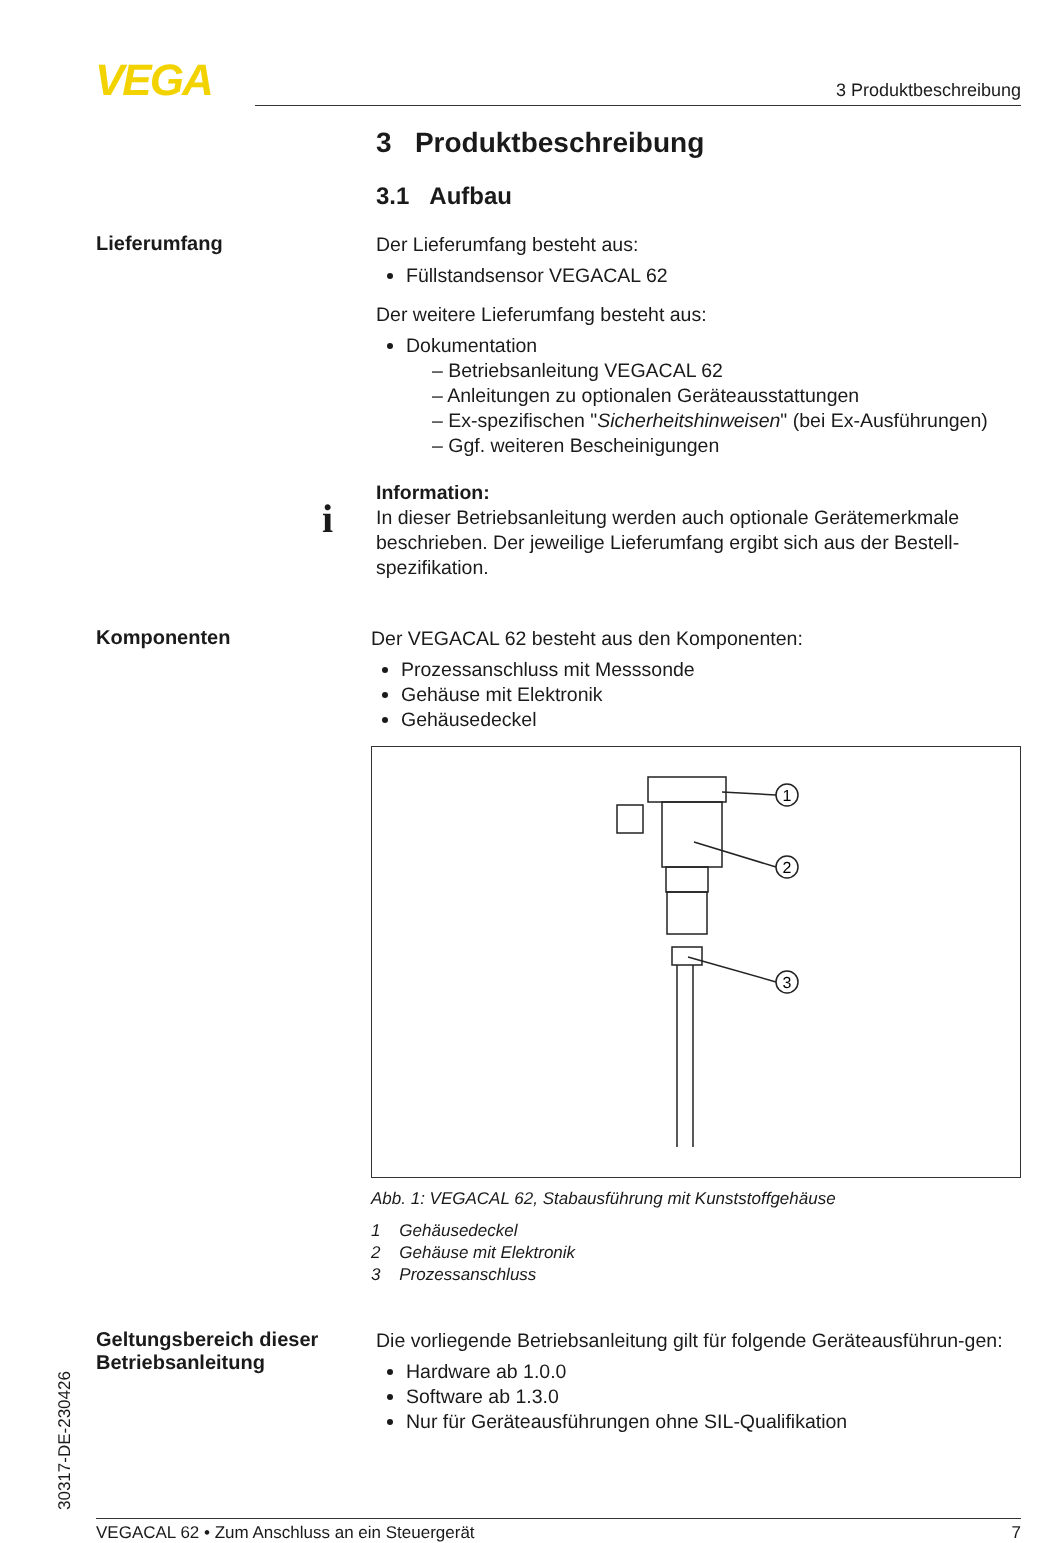VEGA 3 Produktbeschreibung
3 Produktbeschreibung
3.1 Aufbau
Lieferumfang
Der Lieferumfang besteht aus:
Füllstandsensor VEGACAL 62
Der weitere Lieferumfang besteht aus:
Dokumentation
– Betriebsanleitung VEGACAL 62
– Anleitungen zu optionalen Geräteausstattungen
– Ex-spezifischen "Sicherheitshinweisen" (bei Ex-Ausführungen)
– Ggf. weiteren Bescheinigungen
Information:
In dieser Betriebsanleitung werden auch optionale Gerätemerkmale beschrieben. Der jeweilige Lieferumfang ergibt sich aus der Bestell-spezifikation.
i
Komponenten
Der VEGACAL 62 besteht aus den Komponenten:
Prozessanschluss mit Messsonde
Gehäuse mit Elektronik
Gehäusedeckel
1
2
3
Abb. 1: VEGACAL 62, Stabausführung mit Kunststoffgehäuse
1 Gehäusedeckel
2 Gehäuse mit Elektronik
3 Prozessanschluss
Geltungsbereich dieser Betriebsanleitung
Die vorliegende Betriebsanleitung gilt für folgende Geräteausführun-gen:
Hardware ab 1.0.0
Software ab 1.3.0
Nur für Geräteausführungen ohne SIL-Qualifikation
30317-DE-230426
VEGACAL 62 • Zum Anschluss an ein Steuergerät 7